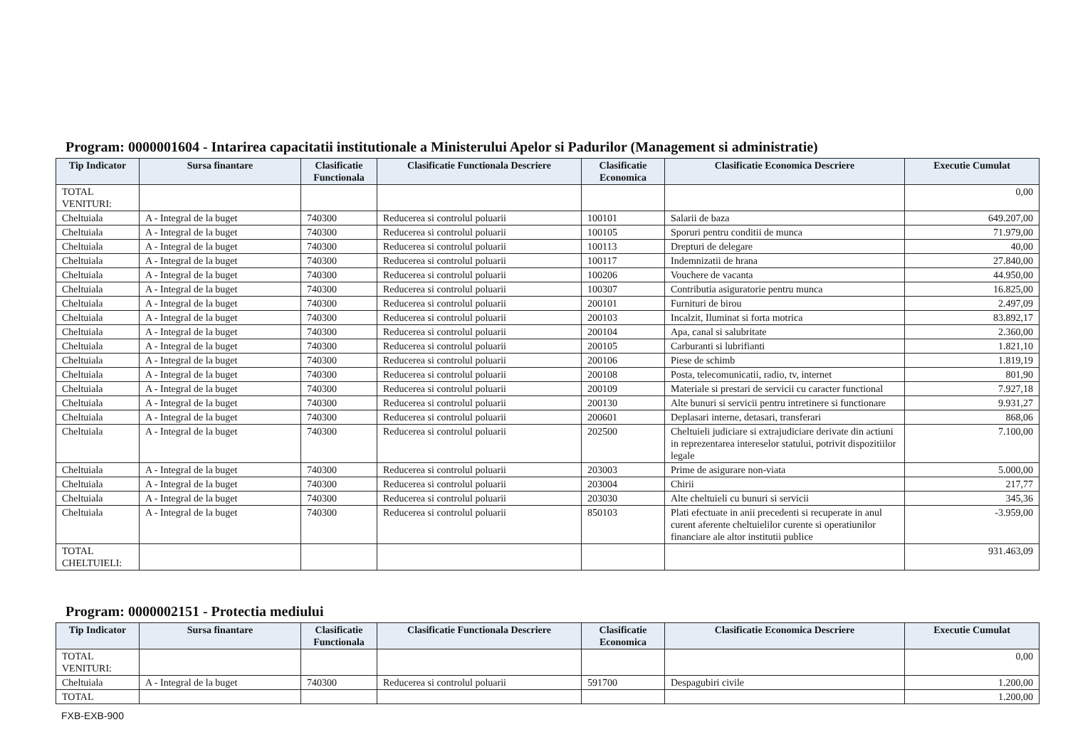Program: 0000001604 - Intarirea capacitatii institutionale a Ministerului Apelor si Padurilor (Management si administratie)
| Tip Indicator | Sursa finantare | Clasificatie Functionala | Clasificatie Functionala Descriere | Clasificatie Economica | Clasificatie Economica Descriere | Executie Cumulat |
| --- | --- | --- | --- | --- | --- | --- |
| TOTAL VENITURI: | | | | | | 0,00 |
| Cheltuiala | A - Integral de la buget | 740300 | Reducerea si controlul poluarii | 100101 | Salarii de baza | 649.207,00 |
| Cheltuiala | A - Integral de la buget | 740300 | Reducerea si controlul poluarii | 100105 | Sporuri pentru conditii de munca | 71.979,00 |
| Cheltuiala | A - Integral de la buget | 740300 | Reducerea si controlul poluarii | 100113 | Drepturi de delegare | 40,00 |
| Cheltuiala | A - Integral de la buget | 740300 | Reducerea si controlul poluarii | 100117 | Indemnizatii de hrana | 27.840,00 |
| Cheltuiala | A - Integral de la buget | 740300 | Reducerea si controlul poluarii | 100206 | Vouchere de vacanta | 44.950,00 |
| Cheltuiala | A - Integral de la buget | 740300 | Reducerea si controlul poluarii | 100307 | Contributia asiguratorie pentru munca | 16.825,00 |
| Cheltuiala | A - Integral de la buget | 740300 | Reducerea si controlul poluarii | 200101 | Furnituri de birou | 2.497,09 |
| Cheltuiala | A - Integral de la buget | 740300 | Reducerea si controlul poluarii | 200103 | Incalzit, Iluminat si forta motrica | 83.892,17 |
| Cheltuiala | A - Integral de la buget | 740300 | Reducerea si controlul poluarii | 200104 | Apa, canal si salubritate | 2.360,00 |
| Cheltuiala | A - Integral de la buget | 740300 | Reducerea si controlul poluarii | 200105 | Carburanti si lubrifianti | 1.821,10 |
| Cheltuiala | A - Integral de la buget | 740300 | Reducerea si controlul poluarii | 200106 | Piese de schimb | 1.819,19 |
| Cheltuiala | A - Integral de la buget | 740300 | Reducerea si controlul poluarii | 200108 | Posta, telecomunicatii, radio, tv, internet | 801,90 |
| Cheltuiala | A - Integral de la buget | 740300 | Reducerea si controlul poluarii | 200109 | Materiale si prestari de servicii cu caracter functional | 7.927,18 |
| Cheltuiala | A - Integral de la buget | 740300 | Reducerea si controlul poluarii | 200130 | Alte bunuri si servicii pentru intretinere si functionare | 9.931,27 |
| Cheltuiala | A - Integral de la buget | 740300 | Reducerea si controlul poluarii | 200601 | Deplasari interne, detasari, transferari | 868,06 |
| Cheltuiala | A - Integral de la buget | 740300 | Reducerea si controlul poluarii | 202500 | Cheltuieli judiciare si extrajudiciare derivate din actiuni in reprezentarea intereselor statului, potrivit dispozitiilor legale | 7.100,00 |
| Cheltuiala | A - Integral de la buget | 740300 | Reducerea si controlul poluarii | 203003 | Prime de asigurare non-viata | 5.000,00 |
| Cheltuiala | A - Integral de la buget | 740300 | Reducerea si controlul poluarii | 203004 | Chirii | 217,77 |
| Cheltuiala | A - Integral de la buget | 740300 | Reducerea si controlul poluarii | 203030 | Alte cheltuieli cu bunuri si servicii | 345,36 |
| Cheltuiala | A - Integral de la buget | 740300 | Reducerea si controlul poluarii | 850103 | Plati efectuate in anii precedenti si recuperate in anul curent aferente cheltuielilor curente si operatiunilor financiare ale altor institutii publice | -3.959,00 |
| TOTAL CHELTUIELI: | | | | | | 931.463,09 |
Program: 0000002151 - Protectia mediului
| Tip Indicator | Sursa finantare | Clasificatie Functionala | Clasificatie Functionala Descriere | Clasificatie Economica | Clasificatie Economica Descriere | Executie Cumulat |
| --- | --- | --- | --- | --- | --- | --- |
| TOTAL VENITURI: | | | | | | 0,00 |
| Cheltuiala | A - Integral de la buget | 740300 | Reducerea si controlul poluarii | 591700 | Despagubiri civile | 1.200,00 |
| TOTAL | | | | | | 1.200,00 |
FXB-EXB-900